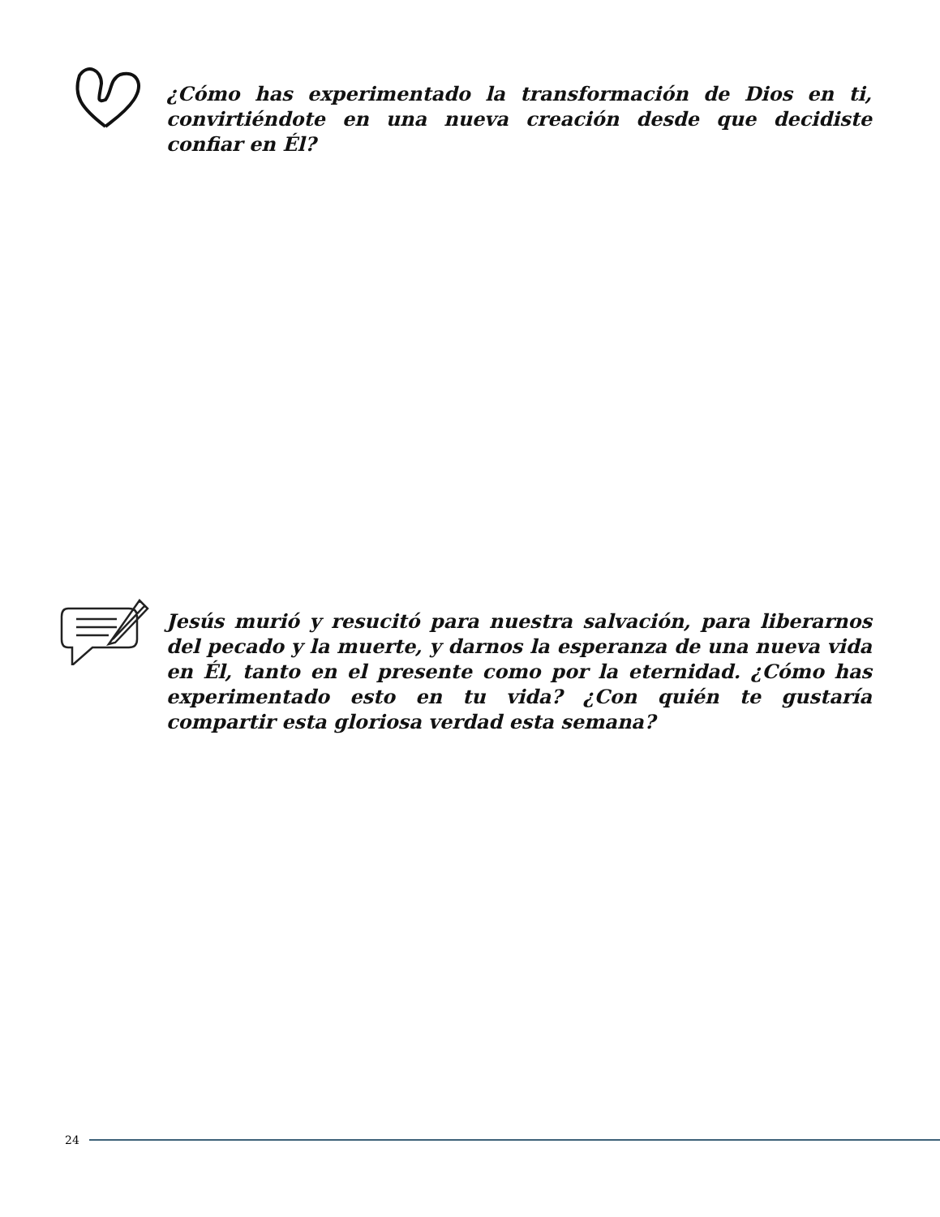¿Cómo has experimentado la transformación de Dios en ti, convirtiéndote en una nueva creación desde que decidiste confiar en Él?
Jesús murió y resucitó para nuestra salvación, para liberarnos del pecado y la muerte, y darnos la esperanza de una nueva vida en Él, tanto en el presente como por la eternidad. ¿Cómo has experimentado esto en tu vida? ¿Con quién te gustaría compartir esta gloriosa verdad esta semana?
24